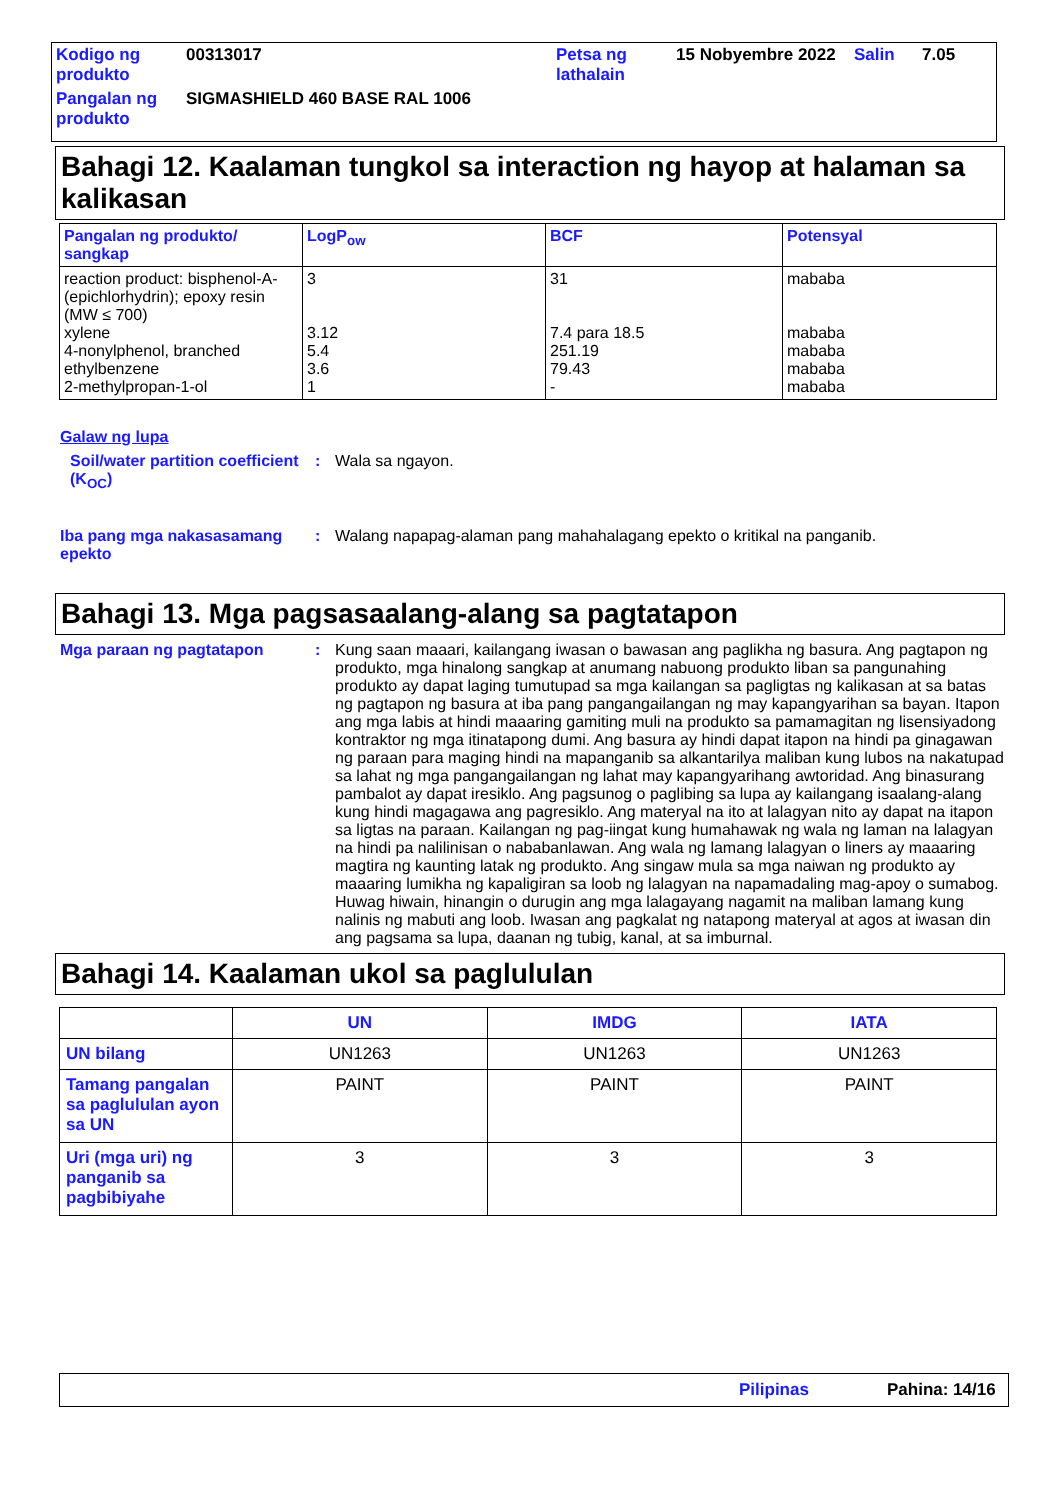| Kodigo ng produkto | 00313017 | Petsa ng lathalain | 15 Nobyembre 2022 | Salin | 7.05 |
| Pangalan ng produkto | SIGMASHIELD 460 BASE RAL 1006 | | | | |
Bahagi 12. Kaalaman tungkol sa interaction ng hayop at halaman sa kalikasan
| Pangalan ng produkto/ sangkap | LogP<sub>ow</sub> | BCF | Potensyal |
| --- | --- | --- | --- |
| reaction product: bisphenol-A-(epichlorhydrin); epoxy resin (MW ≤ 700) xylene 4-nonylphenol, branched ethylbenzene 2-methylpropan-1-ol | 3 3.12 5.4 3.6 1 | 31 7.4 para 18.5 251.19 79.43 - | mababa mababa mababa mababa mababa |
Galaw ng lupa
Soil/water partition coefficient (K<sub>OC</sub>)
: Wala sa ngayon.
Iba pang mga nakasasamang epekto
: Walang napapag-alaman pang mahahalagang epekto o kritikal na panganib.
Bahagi 13. Mga pagsasaalang-alang sa pagtatapon
Mga paraan ng pagtatapon : Kung saan maaari, kailangang iwasan o bawasan ang paglikha ng basura. Ang pagtapon ng produkto, mga hinalong sangkap at anumang nabuong produkto liban sa pangunahing produkto ay dapat laging tumutupad sa mga kailangan sa pagligtas ng kalikasan at sa batas ng pagtapon ng basura at iba pang pangangailangan ng may kapangyarihan sa bayan. Itapon ang mga labis at hindi maaaring gamiting muli na produkto sa pamamagitan ng lisensiyadong kontraktor ng mga itinatapong dumi. Ang basura ay hindi dapat itapon na hindi pa ginagawan ng paraan para maging hindi na mapanganib sa alkantarilya maliban kung lubos na nakatupad sa lahat ng mga pangangailangan ng lahat may kapangyarihang awtoridad. Ang binasurang pambalot ay dapat iresiklo. Ang pagsunog o paglibing sa lupa ay kailangang isaalang-alang kung hindi magagawa ang pagresiklo. Ang materyal na ito at lalagyan nito ay dapat na itapon sa ligtas na paraan. Kailangan ng pag-iingat kung humahawak ng wala ng laman na lalagyan na hindi pa nalilinisan o nababanlawan. Ang wala ng lamang lalagyan o liners ay maaaring magtira ng kaunting latak ng produkto. Ang singaw mula sa mga naiwan ng produkto ay maaaring lumikha ng kapaligiran sa loob ng lalagyan na napamadaling mag-apoy o sumabog. Huwag hiwain, hinangin o durugin ang mga lalagayang nagamit na maliban lamang kung nalinis ng mabuti ang loob. Iwasan ang pagkalat ng natapong materyal at agos at iwasan din ang pagsama sa lupa, daanan ng tubig, kanal, at sa imburnal.
Bahagi 14. Kaalaman ukol sa paglululan
| | UN | IMDG | IATA |
| --- | --- | --- | --- |
| UN bilang | UN1263 | UN1263 | UN1263 |
| Tamang pangalan sa paglululan ayon sa UN | PAINT | PAINT | PAINT |
| Uri (mga uri) ng panganib sa pagbibiyahe | 3 | 3 | 3 |
Pilipinas Pahina: 14/16